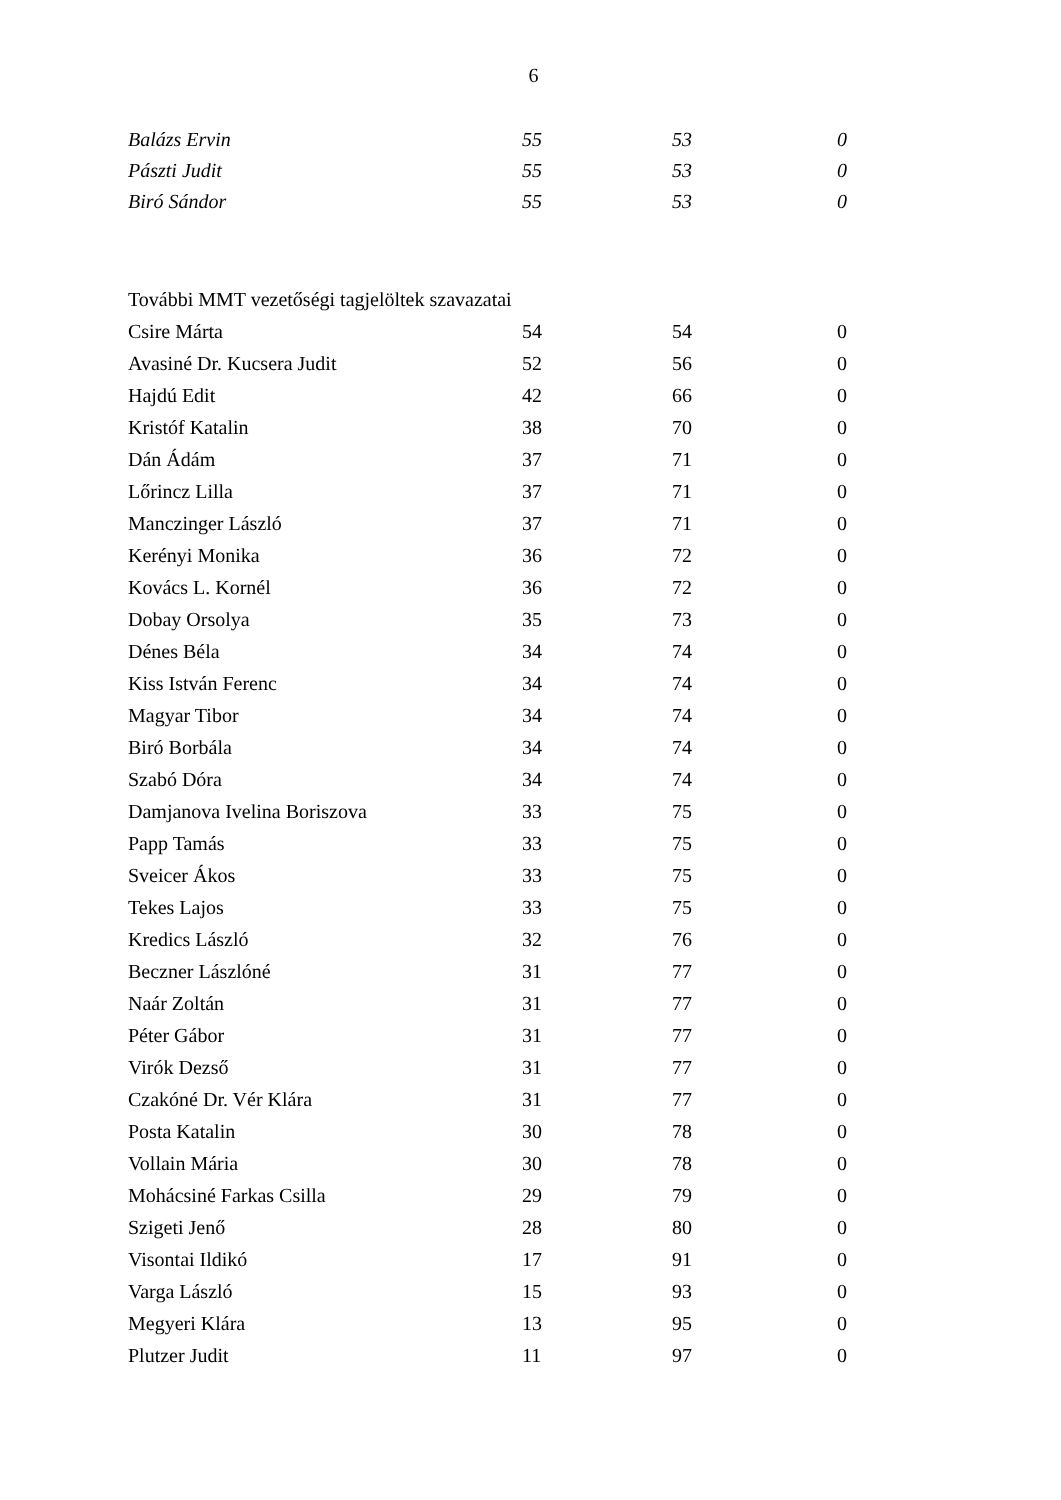6
| Balázs Ervin | 55 | 53 | 0 |
| Pászti Judit | 55 | 53 | 0 |
| Biró Sándor | 55 | 53 | 0 |
| További MMT vezetőségi tagjelöltek szavazatai | | | |
| Csire Márta | 54 | 54 | 0 |
| Avasiné Dr. Kucsera Judit | 52 | 56 | 0 |
| Hajdú Edit | 42 | 66 | 0 |
| Kristóf Katalin | 38 | 70 | 0 |
| Dán Ádám | 37 | 71 | 0 |
| Lőrincz Lilla | 37 | 71 | 0 |
| Manczinger László | 37 | 71 | 0 |
| Kerényi Monika | 36 | 72 | 0 |
| Kovács L. Kornél | 36 | 72 | 0 |
| Dobay Orsolya | 35 | 73 | 0 |
| Dénes Béla | 34 | 74 | 0 |
| Kiss István Ferenc | 34 | 74 | 0 |
| Magyar Tibor | 34 | 74 | 0 |
| Biró Borbála | 34 | 74 | 0 |
| Szabó Dóra | 34 | 74 | 0 |
| Damjanova Ivelina Boriszova | 33 | 75 | 0 |
| Papp Tamás | 33 | 75 | 0 |
| Sveicer Ákos | 33 | 75 | 0 |
| Tekes Lajos | 33 | 75 | 0 |
| Kredics László | 32 | 76 | 0 |
| Beczner Lászlóné | 31 | 77 | 0 |
| Naár Zoltán | 31 | 77 | 0 |
| Péter Gábor | 31 | 77 | 0 |
| Virók Dezső | 31 | 77 | 0 |
| Czakóné Dr. Vér Klára | 31 | 77 | 0 |
| Posta Katalin | 30 | 78 | 0 |
| Vollain Mária | 30 | 78 | 0 |
| Mohácsiné Farkas Csilla | 29 | 79 | 0 |
| Szigeti Jenő | 28 | 80 | 0 |
| Visontai Ildikó | 17 | 91 | 0 |
| Varga László | 15 | 93 | 0 |
| Megyeri Klára | 13 | 95 | 0 |
| Plutzer Judit | 11 | 97 | 0 |